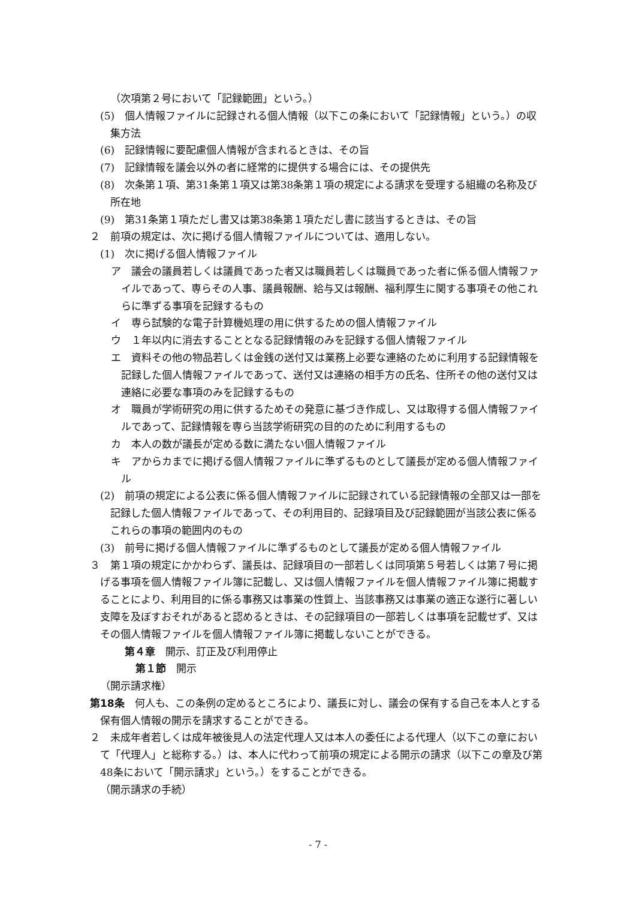（次項第２号において「記録範囲」という。）
(5)　個人情報ファイルに記録される個人情報（以下この条において「記録情報」という。）の収集方法
(6)　記録情報に要配慮個人情報が含まれるときは、その旨
(7)　記録情報を議会以外の者に経常的に提供する場合には、その提供先
(8)　次条第１項、第31条第１項又は第38条第１項の規定による請求を受理する組織の名称及び所在地
(9)　第31条第１項ただし書又は第38条第１項ただし書に該当するときは、その旨
２　前項の規定は、次に掲げる個人情報ファイルについては、適用しない。
(1)　次に掲げる個人情報ファイル
ア　議会の議員若しくは議員であった者又は職員若しくは職員であった者に係る個人情報ファイルであって、専らその人事、議員報酬、給与又は報酬、福利厚生に関する事項その他これらに準ずる事項を記録するもの
イ　専ら試験的な電子計算機処理の用に供するための個人情報ファイル
ウ　１年以内に消去することとなる記録情報のみを記録する個人情報ファイル
エ　資料その他の物品若しくは金銭の送付又は業務上必要な連絡のために利用する記録情報を記録した個人情報ファイルであって、送付又は連絡の相手方の氏名、住所その他の送付又は連絡に必要な事項のみを記録するもの
オ　職員が学術研究の用に供するためその発意に基づき作成し、又は取得する個人情報ファイルであって、記録情報を専ら当該学術研究の目的のために利用するもの
カ　本人の数が議長が定める数に満たない個人情報ファイル
キ　アからカまでに掲げる個人情報ファイルに準ずるものとして議長が定める個人情報ファイル
(2)　前項の規定による公表に係る個人情報ファイルに記録されている記録情報の全部又は一部を記録した個人情報ファイルであって、その利用目的、記録項目及び記録範囲が当該公表に係るこれらの事項の範囲内のもの
(3)　前号に掲げる個人情報ファイルに準ずるものとして議長が定める個人情報ファイル
３　第１項の規定にかかわらず、議長は、記録項目の一部若しくは同項第５号若しくは第７号に掲げる事項を個人情報ファイル簿に記載し、又は個人情報ファイルを個人情報ファイル簿に掲載することにより、利用目的に係る事務又は事業の性質上、当該事務又は事業の適正な遂行に著しい支障を及ぼすおそれがあると認めるときは、その記録項目の一部若しくは事項を記載せず、又はその個人情報ファイルを個人情報ファイル簿に掲載しないことができる。
第４章　開示、訂正及び利用停止
第１節　開示
（開示請求権）
第18条　何人も、この条例の定めるところにより、議長に対し、議会の保有する自己を本人とする保有個人情報の開示を請求することができる。
２　未成年者若しくは成年被後見人の法定代理人又は本人の委任による代理人（以下この章において「代理人」と総称する。）は、本人に代わって前項の規定による開示の請求（以下この章及び第48条において「開示請求」という。）をすることができる。
（開示請求の手続）
- 7 -